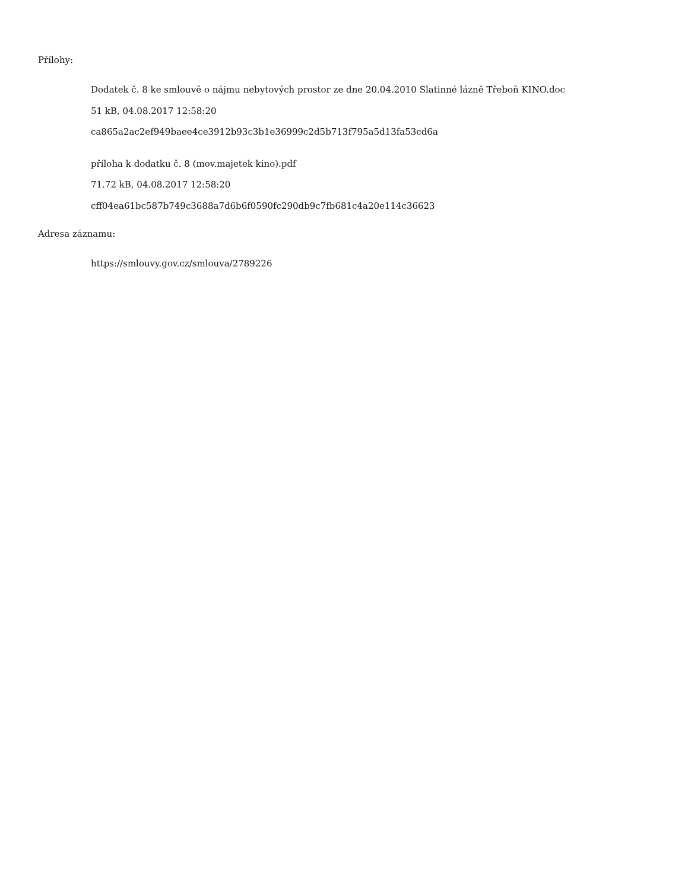Přílohy:
Dodatek č. 8 ke smlouvě o nájmu nebytových prostor ze dne 20.04.2010 Slatinné lázně Třeboň KINO.doc
51 kB, 04.08.2017 12:58:20
ca865a2ac2ef949baee4ce3912b93c3b1e36999c2d5b713f795a5d13fa53cd6a
příloha k dodatku č. 8 (mov.majetek kino).pdf
71.72 kB, 04.08.2017 12:58:20
cff04ea61bc587b749c3688a7d6b6f0590fc290db9c7fb681c4a20e114c36623
Adresa záznamu:
https://smlouvy.gov.cz/smlouva/2789226